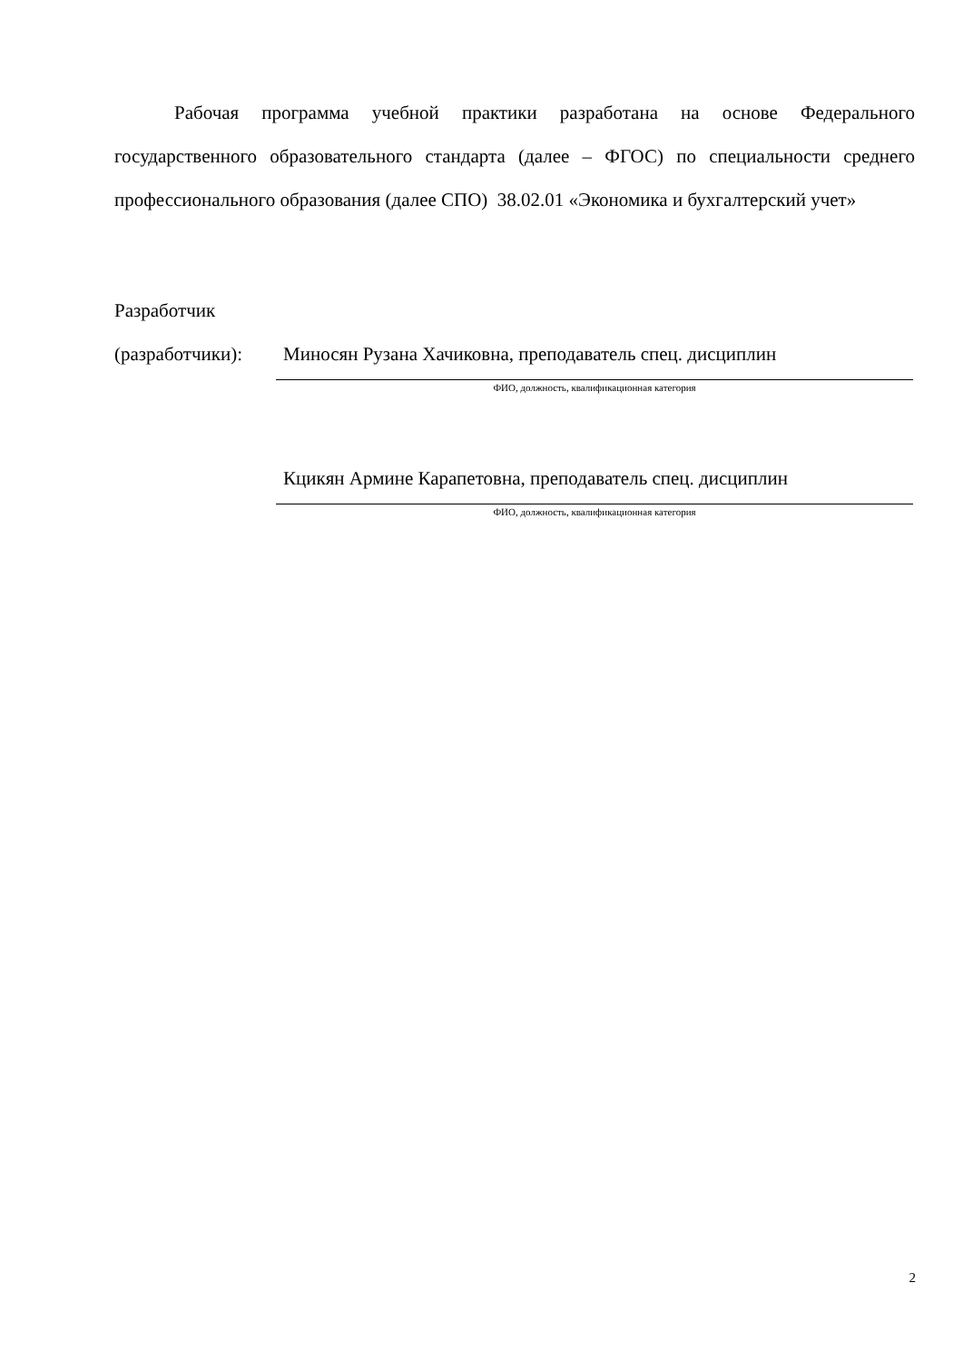Рабочая программа учебной практики разработана на основе Федерального государственного образовательного стандарта (далее – ФГОС) по специальности среднего профессионального образования (далее СПО) 38.02.01 «Экономика и бухгалтерский учет»
Разработчик
(разработчики): Миносян Рузана Хачиковна, преподаватель спец. дисциплин
ФИО, должность, квалификационная категория
Кцикян Армине Карапетовна, преподаватель спец. дисциплин
ФИО, должность, квалификационная категория
2